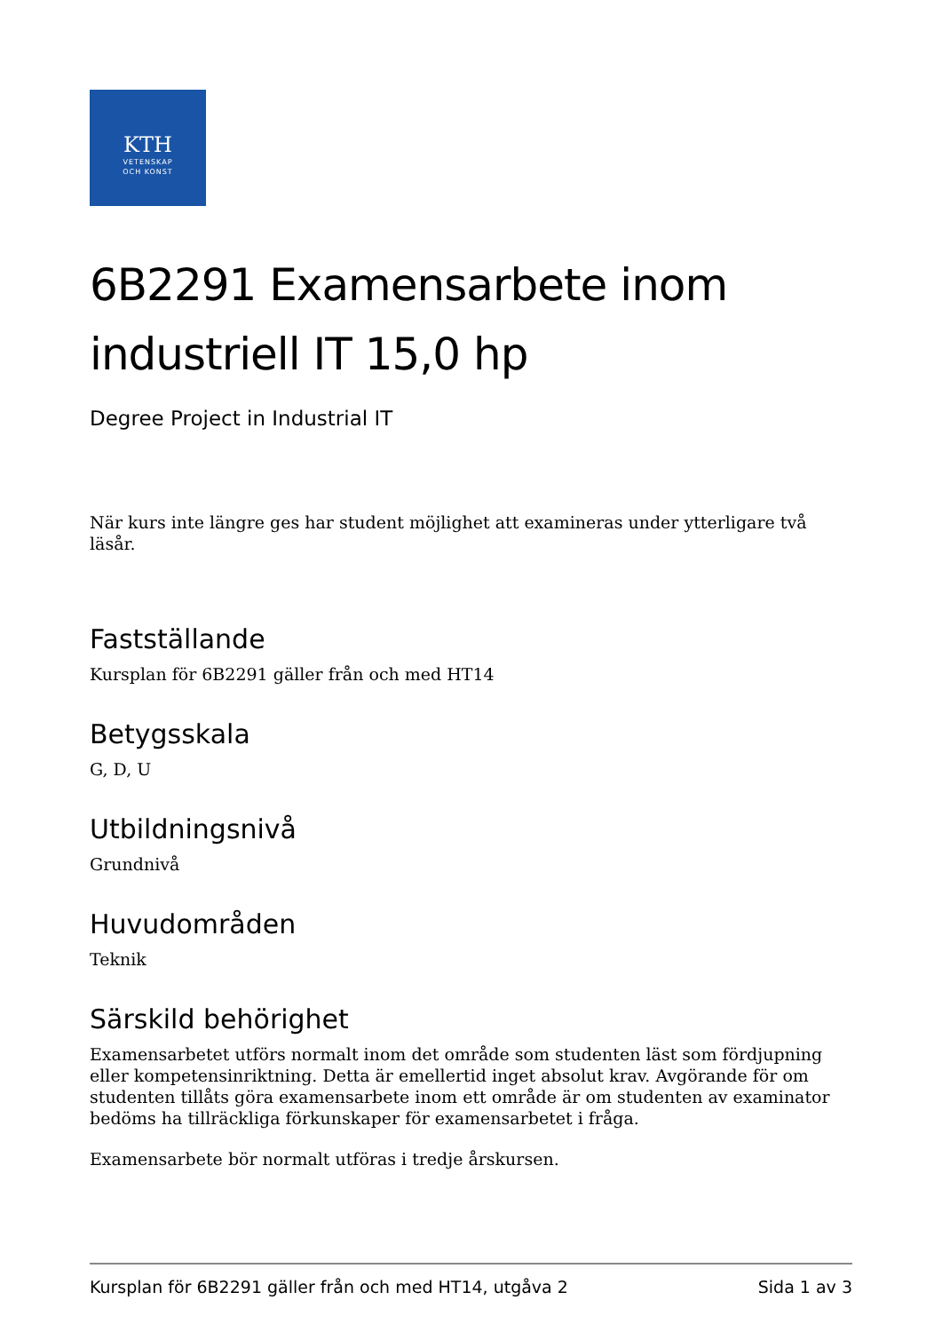KTH
VETENSKAP
OCH KONST
6B2291 Examensarbete inom industriell IT 15,0 hp
Degree Project in Industrial IT
När kurs inte längre ges har student möjlighet att examineras under ytterligare två läsår.
Fastställande
Kursplan för 6B2291 gäller från och med HT14
Betygsskala
G, D, U
Utbildningsnivå
Grundnivå
Huvudområden
Teknik
Särskild behörighet
Examensarbetet utförs normalt inom det område som studenten läst som fördjupning eller kompetensinriktning. Detta är emellertid inget absolut krav. Avgörande för om studenten tillåts göra examensarbete inom ett område är om studenten av examinator bedöms ha tillräckliga förkunskaper för examensarbetet i fråga.
Examensarbete bör normalt utföras i tredje årskursen.
Kursplan för 6B2291 gäller från och med HT14, utgåva 2 Sida 1 av 3